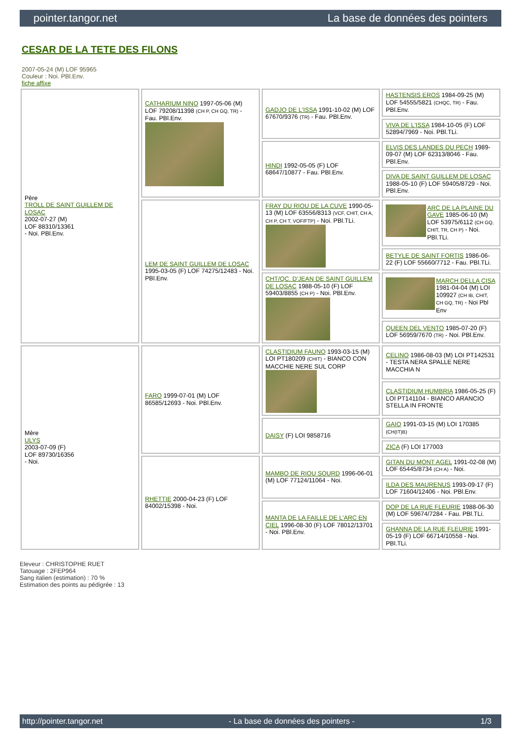pointer.tangor.net La base de données des pointers
CESAR DE LA TETE DES FILONS
2007-05-24 (M) LOF 95965
Couleur : Noi. PBl.Env.
fiche affixe
| Père TROLL DE SAINT GUILLEM DE LOSAC 2002-07-27 (M) LOF 88310/13361 - Noi. PBl.Env. | CATHARIUM NINO 1997-05-06 (M) LOF 79208/11398 (CH P, CH GQ, TR) - Fau. PBl.Env. | GADJO DE L'ISSA 1991-10-02 (M) LOF 67670/9376 (TR) - Fau. PBl.Env. | HASTENSIS EROS 1984-09-25 (M) LOF 54555/5821 (CHQC, TR) - Fau. PBl.Env. |
| | | | VIVA DE L'ISSA 1984-10-05 (F) LOF 52894/7969 - Noi. PBl.TLi. |
| | | HINDI 1992-05-05 (F) LOF 68647/10877 - Fau. PBl.Env. | ELVIS DES LANDES DU PECH 1989-09-07 (M) LOF 62313/8046 - Fau. PBl.Env. |
| | | | DIVA DE SAINT GUILLEM DE LOSAC 1988-05-10 (F) LOF 59405/8729 - Noi. PBl.Env. |
| | LEM DE SAINT GUILLEM DE LOSAC 1995-03-05 (F) LOF 74275/12483 - Noi. PBl.Env. | FRAY DU RIOU DE LA CUVE 1990-05-13 (M) LOF 63556/8313 (VCF, CHIT, CH A, CH P, CH T, VOF/FTP) - Noi. PBl.TLi. | ARC DE LA PLAINE DU GAVE 1985-06-10 (M) LOF 53975/6112 (CH GQ, CHIT, TR, CH P) - Noi. PBl.TLi. |
| | | | BETYLE DE SAINT FORTIS 1986-06-22 (F) LOF 55660/7712 - Fau. PBl.TLi. |
| | | CHT/QC. D'JEAN DE SAINT GUILLEM DE LOSAC 1988-05-10 (F) LOF 59403/8855 (CH P) - Noi. PBl.Env. | MARCH DELLA CISA 1981-04-04 (M) LOI 109927 (CH IB, CHIT, CH GQ, TR) - Noi Pbl Env |
| | | | QUEEN DEL VENTO 1985-07-20 (F) LOF 56959/7670 (TR) - Noi. PBl.Env. |
| Mère ULYS 2003-07-09 (F) LOF 89730/16356 - Noi. | FARO 1999-07-01 (M) LOF 86585/12693 - Noi. PBl.Env. | CLASTIDIUM FAUNO 1993-03-15 (M) LOI PT180209 (CHIT) - BIANCO CON MACCHIE NERE SUL CORP | CELINO 1986-08-03 (M) LOI PT142531 - TESTA NERA SPALLE NERE MACCHIA N |
| | | | CLASTIDIUM HUMBRIA 1986-05-25 (F) LOI PT141104 - BIANCO ARANCIO STELLA IN FRONTE |
| | | DAISY (F) LOI 9858716 | GAIO 1991-03-15 (M) LOI 170385 (CH(IT)B) |
| | | | ZICA (F) LOI 177003 |
| | RHETTIE 2000-04-23 (F) LOF 84002/15398 - Noi. | MAMBO DE RIOU SOURD 1996-06-01 (M) LOF 77124/11064 - Noi. | GITAN DU MONT AGEL 1991-02-08 (M) LOF 65445/8734 (CH A) - Noi. |
| | | | ILDA DES MAURENUS 1993-09-17 (F) LOF 71604/12406 - Noi. PBl.Env. |
| | | MANTA DE LA FAILLE DE L'ARC EN CIEL 1996-08-30 (F) LOF 78012/13701 - Noi. PBl.Env. | DOP DE LA RUE FLEURIE 1988-06-30 (M) LOF 59674/7284 - Fau. PBl.TLi. |
| | | | GHANNA DE LA RUE FLEURIE 1991-05-19 (F) LOF 66714/10558 - Noi. PBl.TLi. |
Eleveur : CHRISTOPHE RUET
Tatouage : 2FEP964
Sang italien (estimation) : 70 %
Estimation des points au pédigrée : 13
http://pointer.tangor.net - La base de données des pointers - 1/3